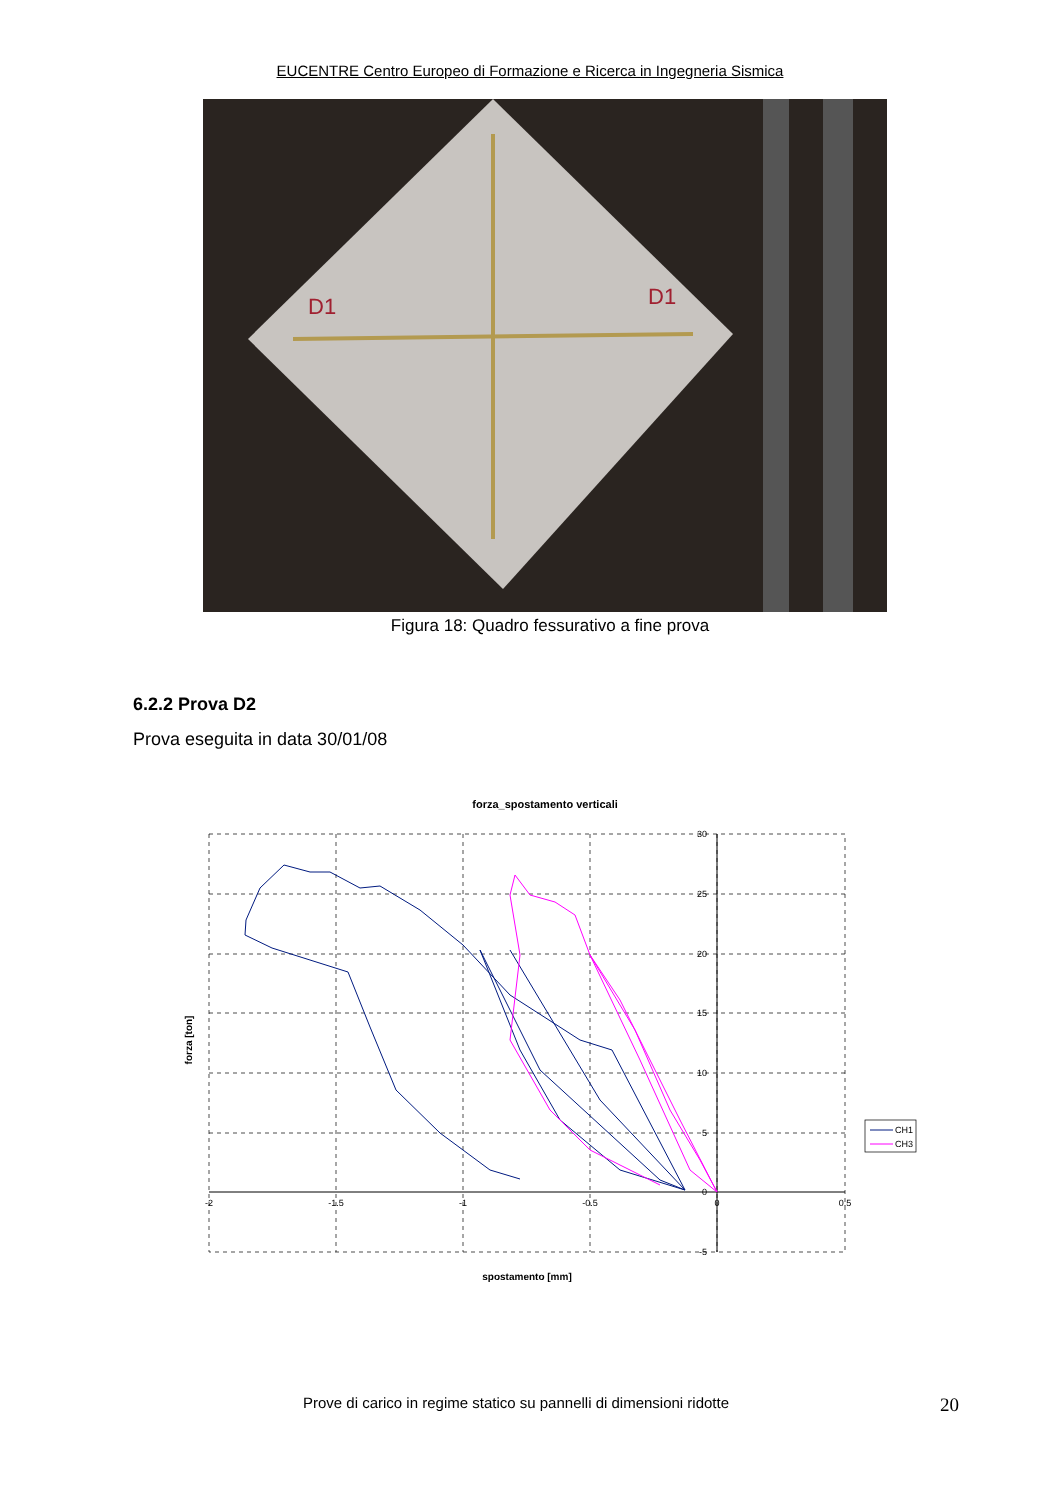EUCENTRE Centro Europeo di Formazione e Ricerca in Ingegneria Sismica
D1
D1
Figura 18: Quadro fessurativo a fine prova
6.2.2 Prova D2
Prova eseguita in data 30/01/08
forza_spostamento verticali
30
25
20
15
10
5
0
-5
-2
-1.5
-1
-0.5
0
0.5
forza [ton]
spostamento [mm]
CH1
CH3
Prove di carico in regime statico su pannelli di dimensioni ridotte 20